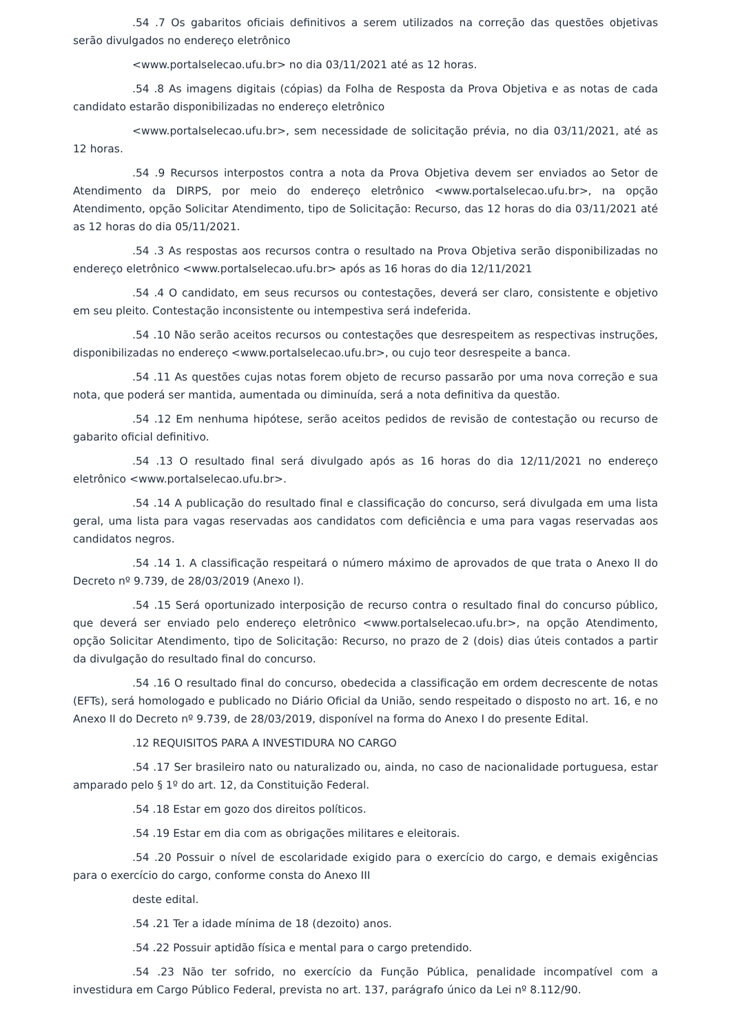.54 .7 Os gabaritos oficiais definitivos a serem utilizados na correção das questões objetivas serão divulgados no endereço eletrônico
<www.portalselecao.ufu.br> no dia 03/11/2021 até as 12 horas.
.54 .8 As imagens digitais (cópias) da Folha de Resposta da Prova Objetiva e as notas de cada candidato estarão disponibilizadas no endereço eletrônico
<www.portalselecao.ufu.br>, sem necessidade de solicitação prévia, no dia 03/11/2021, até as 12 horas.
.54 .9 Recursos interpostos contra a nota da Prova Objetiva devem ser enviados ao Setor de Atendimento da DIRPS, por meio do endereço eletrônico <www.portalselecao.ufu.br>, na opção Atendimento, opção Solicitar Atendimento, tipo de Solicitação: Recurso, das 12 horas do dia 03/11/2021 até as 12 horas do dia 05/11/2021.
.54 .3 As respostas aos recursos contra o resultado na Prova Objetiva serão disponibilizadas no endereço eletrônico <www.portalselecao.ufu.br> após as 16 horas do dia 12/11/2021
.54 .4 O candidato, em seus recursos ou contestações, deverá ser claro, consistente e objetivo em seu pleito. Contestação inconsistente ou intempestiva será indeferida.
.54 .10 Não serão aceitos recursos ou contestações que desrespeitem as respectivas instruções, disponibilizadas no endereço <www.portalselecao.ufu.br>, ou cujo teor desrespeite a banca.
.54 .11 As questões cujas notas forem objeto de recurso passarão por uma nova correção e sua nota, que poderá ser mantida, aumentada ou diminuída, será a nota definitiva da questão.
.54 .12 Em nenhuma hipótese, serão aceitos pedidos de revisão de contestação ou recurso de gabarito oficial definitivo.
.54 .13 O resultado final será divulgado após as 16 horas do dia 12/11/2021 no endereço eletrônico <www.portalselecao.ufu.br>.
.54 .14 A publicação do resultado final e classificação do concurso, será divulgada em uma lista geral, uma lista para vagas reservadas aos candidatos com deficiência e uma para vagas reservadas aos candidatos negros.
.54 .14 1. A classificação respeitará o número máximo de aprovados de que trata o Anexo II do Decreto nº 9.739, de 28/03/2019 (Anexo I).
.54 .15 Será oportunizado interposição de recurso contra o resultado final do concurso público, que deverá ser enviado pelo endereço eletrônico <www.portalselecao.ufu.br>, na opção Atendimento, opção Solicitar Atendimento, tipo de Solicitação: Recurso, no prazo de 2 (dois) dias úteis contados a partir da divulgação do resultado final do concurso.
.54 .16 O resultado final do concurso, obedecida a classificação em ordem decrescente de notas (EFTs), será homologado e publicado no Diário Oficial da União, sendo respeitado o disposto no art. 16, e no Anexo II do Decreto nº 9.739, de 28/03/2019, disponível na forma do Anexo I do presente Edital.
.12 REQUISITOS PARA A INVESTIDURA NO CARGO
.54 .17 Ser brasileiro nato ou naturalizado ou, ainda, no caso de nacionalidade portuguesa, estar amparado pelo § 1º do art. 12, da Constituição Federal.
.54 .18 Estar em gozo dos direitos políticos.
.54 .19 Estar em dia com as obrigações militares e eleitorais.
.54 .20 Possuir o nível de escolaridade exigido para o exercício do cargo, e demais exigências para o exercício do cargo, conforme consta do Anexo III
deste edital.
.54 .21 Ter a idade mínima de 18 (dezoito) anos.
.54 .22 Possuir aptidão física e mental para o cargo pretendido.
.54 .23 Não ter sofrido, no exercício da Função Pública, penalidade incompatível com a investidura em Cargo Público Federal, prevista no art. 137, parágrafo único da Lei nº 8.112/90.